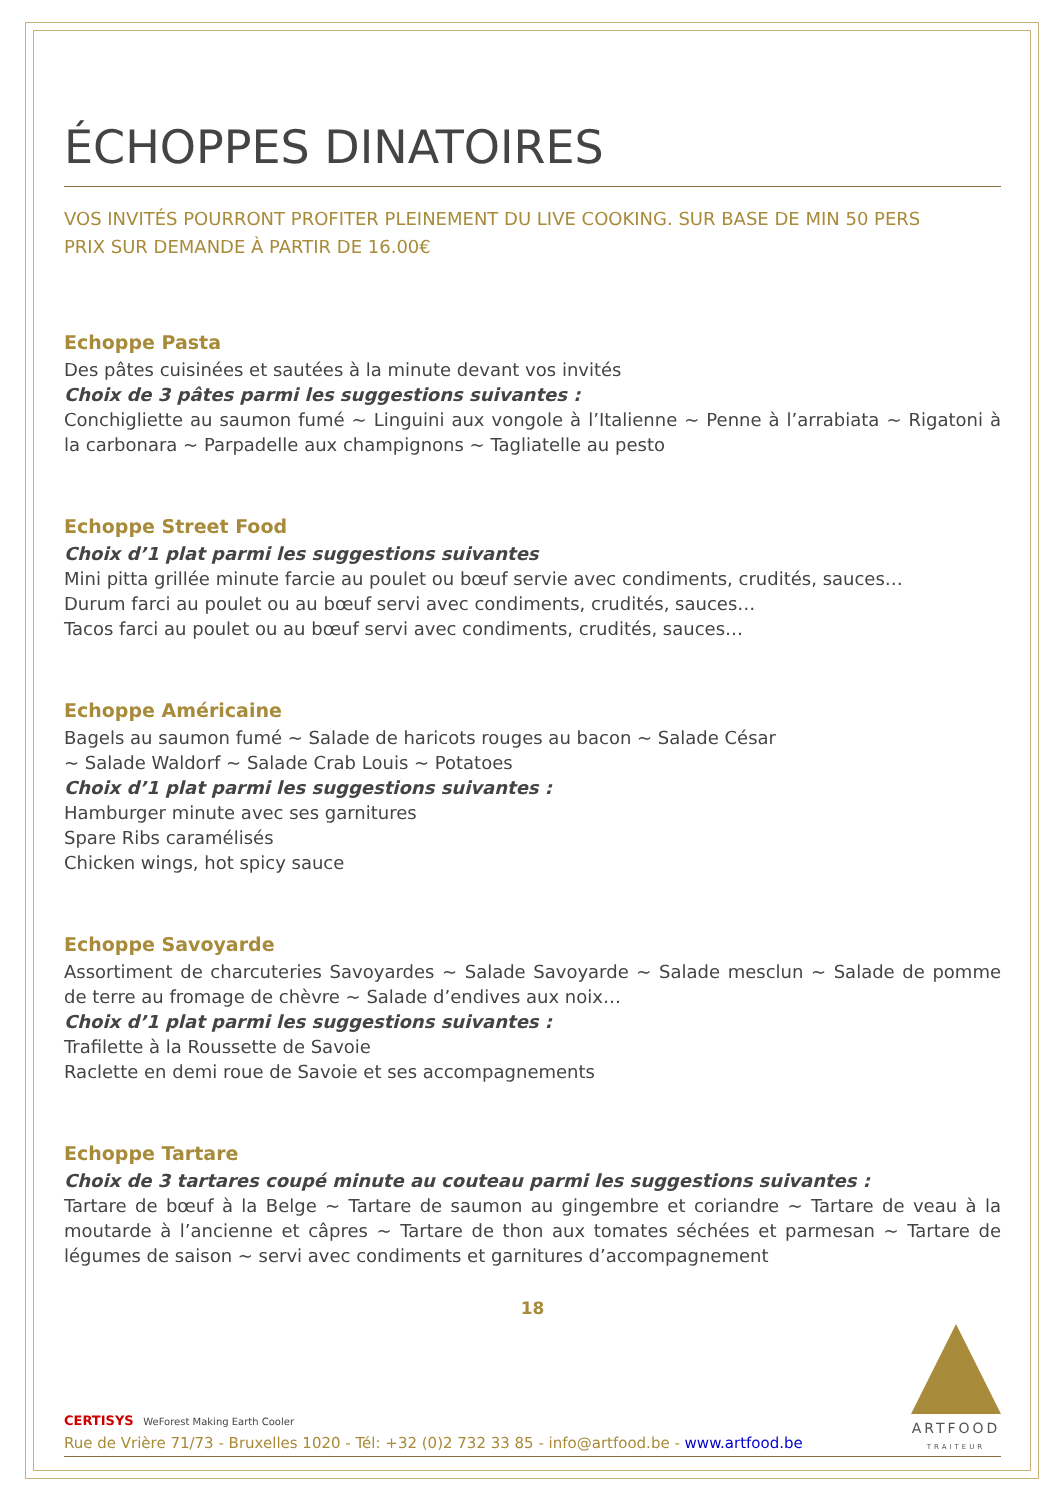ÉCHOPPES DINATOIRES
VOS INVITÉS POURRONT PROFITER PLEINEMENT DU LIVE COOKING. SUR BASE DE MIN 50 PERS
PRIX SUR DEMANDE À PARTIR DE 16.00€
Echoppe Pasta
Des pâtes cuisinées et sautées à la minute devant vos invités
Choix de 3 pâtes parmi les suggestions suivantes :
Conchigliette au saumon fumé ~ Linguini aux vongole à l’Italienne ~ Penne à l’arrabiata ~ Rigatoni à la carbonara ~ Parpadelle aux champignons ~ Tagliatelle au pesto
Echoppe Street Food
Choix d’1 plat parmi les suggestions suivantes
Mini pitta grillée minute farcie au poulet ou bœuf servie avec condiments, crudités, sauces…
Durum farci au poulet ou au bœuf servi avec condiments, crudités, sauces…
Tacos farci au poulet ou au bœuf servi avec condiments, crudités, sauces…
Echoppe Américaine
Bagels au saumon fumé ~ Salade de haricots rouges au bacon ~ Salade César
~ Salade Waldorf ~ Salade Crab Louis ~ Potatoes
Choix d’1 plat parmi les suggestions suivantes :
Hamburger minute avec ses garnitures
Spare Ribs caramélisés
Chicken wings, hot spicy sauce
Echoppe Savoyarde
Assortiment de charcuteries Savoyardes ~ Salade Savoyarde ~ Salade mesclun ~ Salade de pomme de terre au fromage de chèvre ~ Salade d’endives aux noix…
Choix d’1 plat parmi les suggestions suivantes :
Trafilette à la Roussette de Savoie
Raclette en demi roue de Savoie et ses accompagnements
Echoppe Tartare
Choix de 3 tartares coupé minute au couteau parmi les suggestions suivantes :
Tartare de bœuf à la Belge ~ Tartare de saumon au gingembre et coriandre ~ Tartare de veau à la moutarde à l’ancienne et câpres ~ Tartare de thon aux tomates séchées et parmesan ~ Tartare de légumes de saison ~ servi avec condiments et garnitures d’accompagnement
18
CERTISYS WeForest Making Earth Cooler
Rue de Vrière 71/73 - Bruxelles 1020 - Tél: +32 (0)2 732 33 85 - info@artfood.be - www.artfood.be
ARTFOOD
TRAITEUR